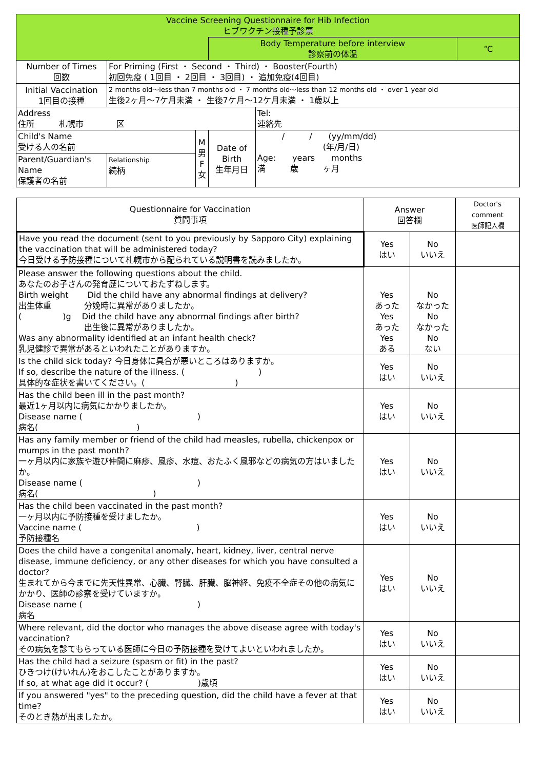| Vaccine Screening Questionnaire for Hib Infection ヒブワクチン接種予診票 | | | | | |
| | | | Body Temperature before interview 診察前の体温 | | ℃ |
| Number of Times 回数 | For Priming (First ・ Second ・ Third) ・ Booster(Fourth) 初回免疫 ( 1回目 ・ 2回目 ・ 3回目) ・ 追加免疫(4回目) | | | | |
| Initial Vaccination 1回目の接種 | 2 months old～less than 7 months old ・ 7 months old～less than 12 months old ・ over 1 year old 生後2ヶ月～7ケ月未満 ・ 生後7ケ月～12ケ月未満 ・ 1歳以上 | | | | |
| Address 住所 札幌市 区 | | | | Tel: 連絡先 | |
| Child's Name 受ける人の名前 | | M 男 F 女 | Date of Birth 生年月日 | / / (yy/mm/dd) (年/月/日) Age: years months 満 歳 ヶ月 | |
| Parent/Guardian's Name 保護者の名前 | Relationship 続柄 | | | | |
| Questionnaire for Vaccination 質問事項 | Answer 回答欄 | | Doctor's comment 医師記入欄 |
| Have you read the document (sent to you previously by Sapporo City) explaining the vaccination that will be administered today? 今日受ける予防接種について札幌市から配られている説明書を読みましたか。 | Yes はい | No いいえ | |
| Please answer the following questions about the child. あなたのお子さんの発育歴についておたずねします。 Birth weight Did the child have any abnormal findings at delivery? 出生体重 分娩時に異常がありましたか。 ( )g Did the child have any abnormal findings after birth? 出生後に異常がありましたか。 Was any abnormality identified at an infant health check? 乳児健診で異常があるといわれたことがありますか。 | Yes あった Yes あった Yes ある | No なかった No なかった No ない | |
| Is the child sick today? 今日身体に具合が悪いところはありますか。 If so, describe the nature of the illness. ( ) 具体的な症状を書いてください。( ) | Yes はい | No いいえ | |
| Has the child been ill in the past month? 最近1ヶ月以内に病気にかかりましたか。 Disease name ( ) 病名( ) | Yes はい | No いいえ | |
| Has any family member or friend of the child had measles, rubella, chickenpox or mumps in the past month? 一ヶ月以内に家族や遊び仲間に麻疹、風疹、水痘、おたふく風邪などの病気の方はいましたか。 Disease name ( ) 病名( ) | Yes はい | No いいえ | |
| Has the child been vaccinated in the past month? 一ヶ月以内に予防接種を受けましたか。 Vaccine name ( ) 予防接種名 | Yes はい | No いいえ | |
| Does the child have a congenital anomaly, heart, kidney, liver, central nerve disease, immune deficiency, or any other diseases for which you have consulted a doctor? 生まれてから今までに先天性異常、心臓、腎臓、肝臓、脳神経、免疫不全症その他の病気にかかり、医師の診察を受けていますか。 Disease name ( ) 病名 | Yes はい | No いいえ | |
| Where relevant, did the doctor who manages the above disease agree with today's vaccination? その病気を診てもらっている医師に今日の予防接種を受けてよいといわれましたか。 | Yes はい | No いいえ | |
| Has the child had a seizure (spasm or fit) in the past? ひきつけ(けいれん)をおこしたことがありますか。 If so, at what age did it occur? ( )歳頃 | Yes はい | No いいえ | |
| If you answered "yes" to the preceding question, did the child have a fever at that time? そのとき熱が出ましたか。 | Yes はい | No いいえ | |